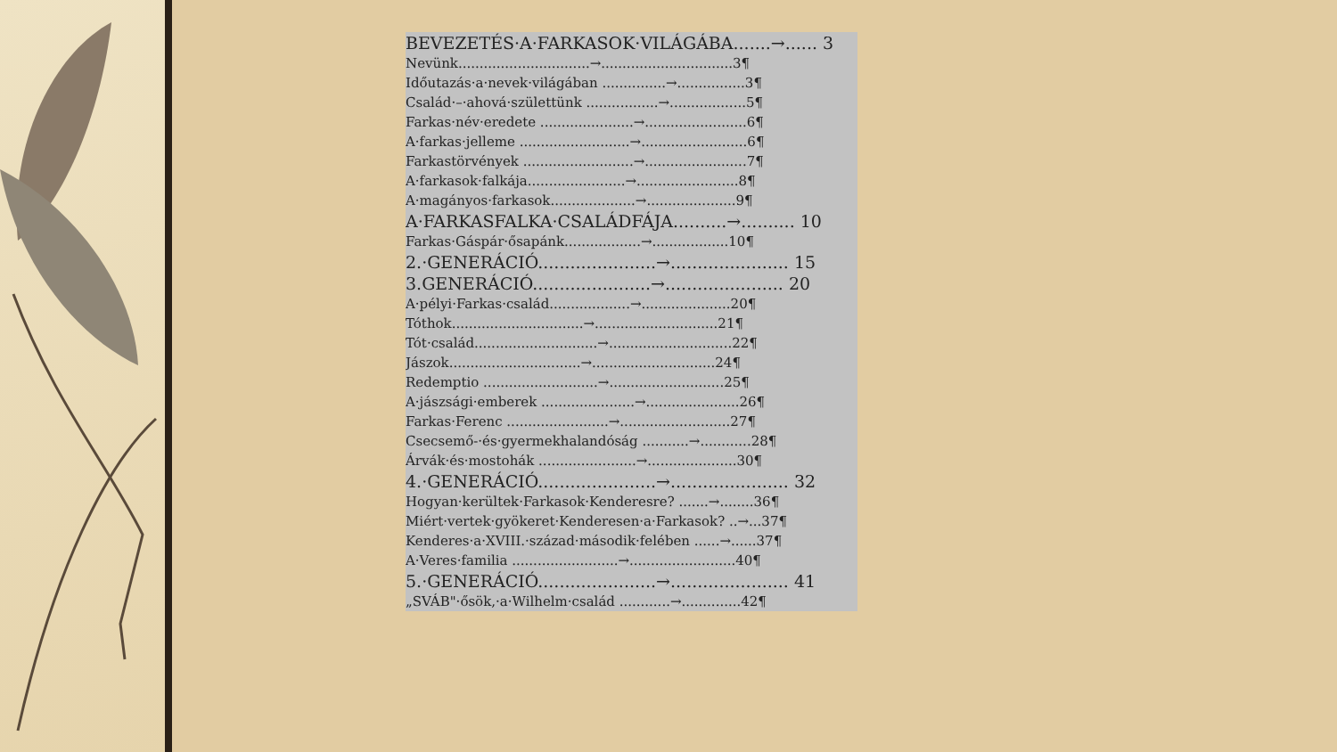BEVEZETÉS·A·FARKASOK·VILÁGÁBA.......→...... 3
Nevünk...............................→...............................3¶
Időutazás·a·nevek·világában ...............→................3¶
Család·–·ahová·születtünk .................→..................5¶
Farkas·név·eredete ......................→........................6¶
A·farkas·jelleme ..........................→.........................6¶
Farkastörvények ..........................→........................7¶
A·farkasok·falkája.......................→........................8¶
A·magányos·farkasok....................→.....................9¶
A·FARKASFALKA·CSALÁDFÁJA..........→.......... 10
Farkas·Gáspár·ősapánk..................→..................10¶
2.·GENERÁCIÓ......................→...................... 15
3.GENERÁCIÓ......................→...................... 20
A·pélyi·Farkas·család...................→.....................20¶
Tóthok...............................→.............................21¶
Tót·család.............................→.............................22¶
Jászok...............................→.............................24¶
Redemptio ...........................→...........................25¶
A·jászsági·emberek ......................→......................26¶
Farkas·Ferenc ........................→..........................27¶
Csecsemő-·és·gyermekhalandóság ...........→............28¶
Árvák·és·mostohák .......................→.....................30¶
4.·GENERÁCIÓ......................→...................... 32
Hogyan·kerültek·Farkasok·Kenderesre? .......→........36¶
Miért·vertek·gyökeret·Kenderesen·a·Farkasok? ..→...37¶
Kenderes·a·XVIII.·század·második·felében ......→......37¶
A·Veres·familia .........................→.........................40¶
5.·GENERÁCIÓ......................→...................... 41
„SVÁB"·ősök,·a·Wilhelm·család ............→..............42¶